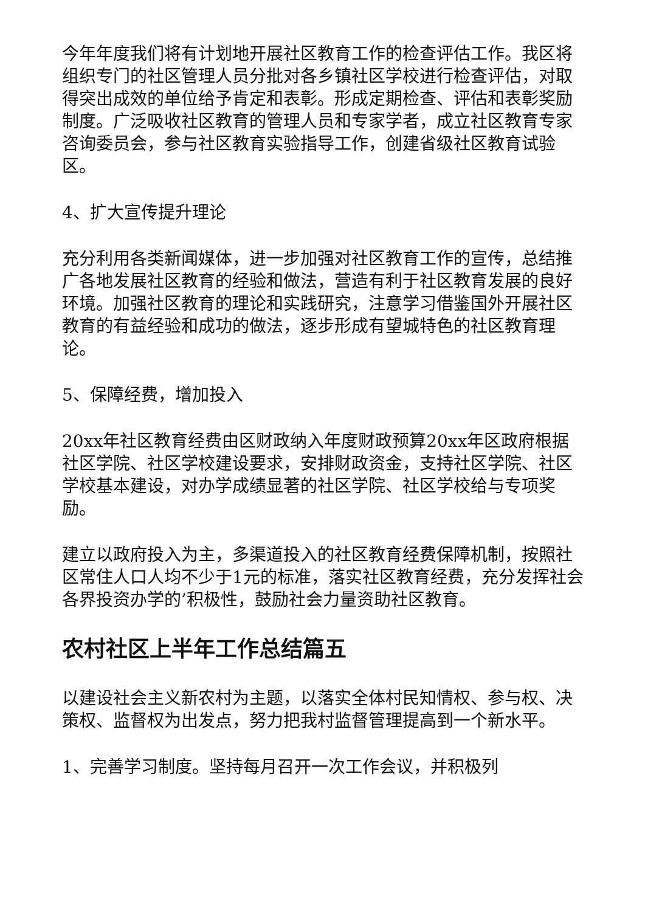今年年度我们将有计划地开展社区教育工作的检查评估工作。我区将组织专门的社区管理人员分批对各乡镇社区学校进行检查评估，对取得突出成效的单位给予肯定和表彰。形成定期检查、评估和表彰奖励制度。广泛吸收社区教育的管理人员和专家学者，成立社区教育专家咨询委员会，参与社区教育实验指导工作，创建省级社区教育试验区。
4、扩大宣传提升理论
充分利用各类新闻媒体，进一步加强对社区教育工作的宣传，总结推广各地发展社区教育的经验和做法，营造有利于社区教育发展的良好环境。加强社区教育的理论和实践研究，注意学习借鉴国外开展社区教育的有益经验和成功的做法，逐步形成有望城特色的社区教育理论。
5、保障经费，增加投入
20xx年社区教育经费由区财政纳入年度财政预算20xx年区政府根据社区学院、社区学校建设要求，安排财政资金，支持社区学院、社区学校基本建设，对办学成绩显著的社区学院、社区学校给与专项奖励。
建立以政府投入为主，多渠道投入的社区教育经费保障机制，按照社区常住人口人均不少于1元的标准，落实社区教育经费，充分发挥社会各界投资办学的’积极性，鼓励社会力量资助社区教育。
农村社区上半年工作总结篇五
以建设社会主义新农村为主题，以落实全体村民知情权、参与权、决策权、监督权为出发点，努力把我村监督管理提高到一个新水平。
1、完善学习制度。坚持每月召开一次工作会议，并积极列